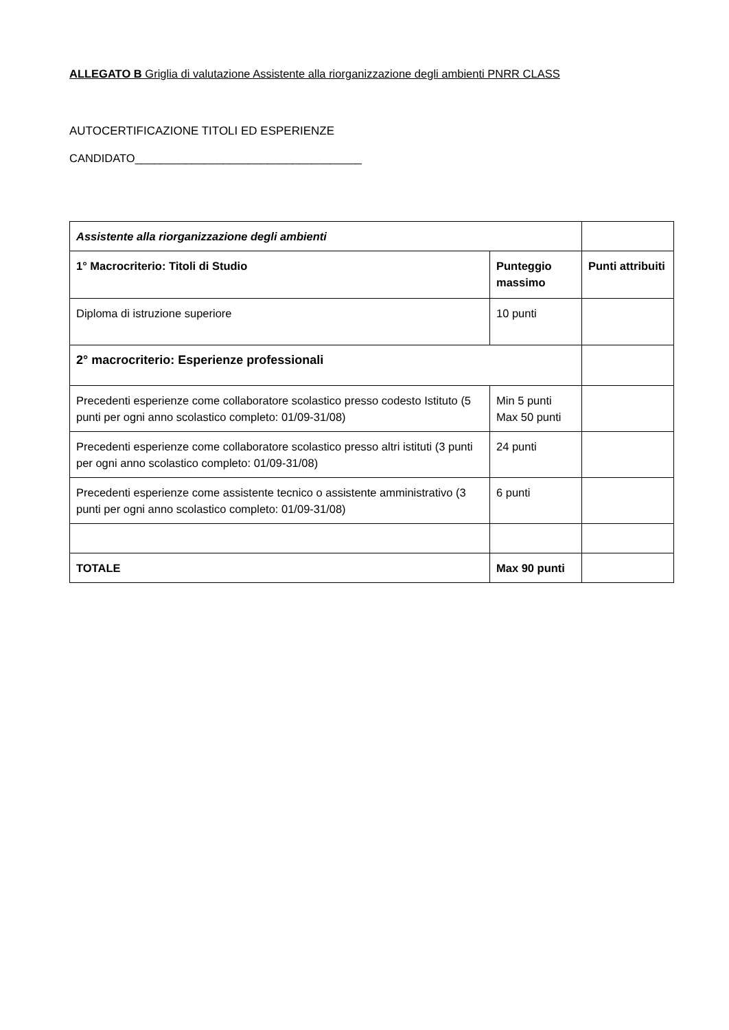ALLEGATO B Griglia di valutazione Assistente alla riorganizzazione degli ambienti PNRR CLASS
AUTOCERTIFICAZIONE TITOLI ED ESPERIENZE
CANDIDATO____________________________________
| Assistente alla riorganizzazione degli ambienti | | |
| 1° Macrocriterio: Titoli di Studio | Punteggio massimo | Punti attribuiti |
| Diploma di istruzione superiore | 10 punti | |
| 2° macrocriterio: Esperienze professionali | | |
| Precedenti esperienze come collaboratore scolastico presso codesto Istituto (5 punti per ogni anno scolastico completo: 01/09-31/08) | Min 5 punti Max 50 punti | |
| Precedenti esperienze come collaboratore scolastico presso altri istituti (3 punti per ogni anno scolastico completo: 01/09-31/08) | 24 punti | |
| Precedenti esperienze come assistente tecnico o assistente amministrativo (3 punti per ogni anno scolastico completo: 01/09-31/08) | 6 punti | |
| TOTALE | Max 90 punti | |